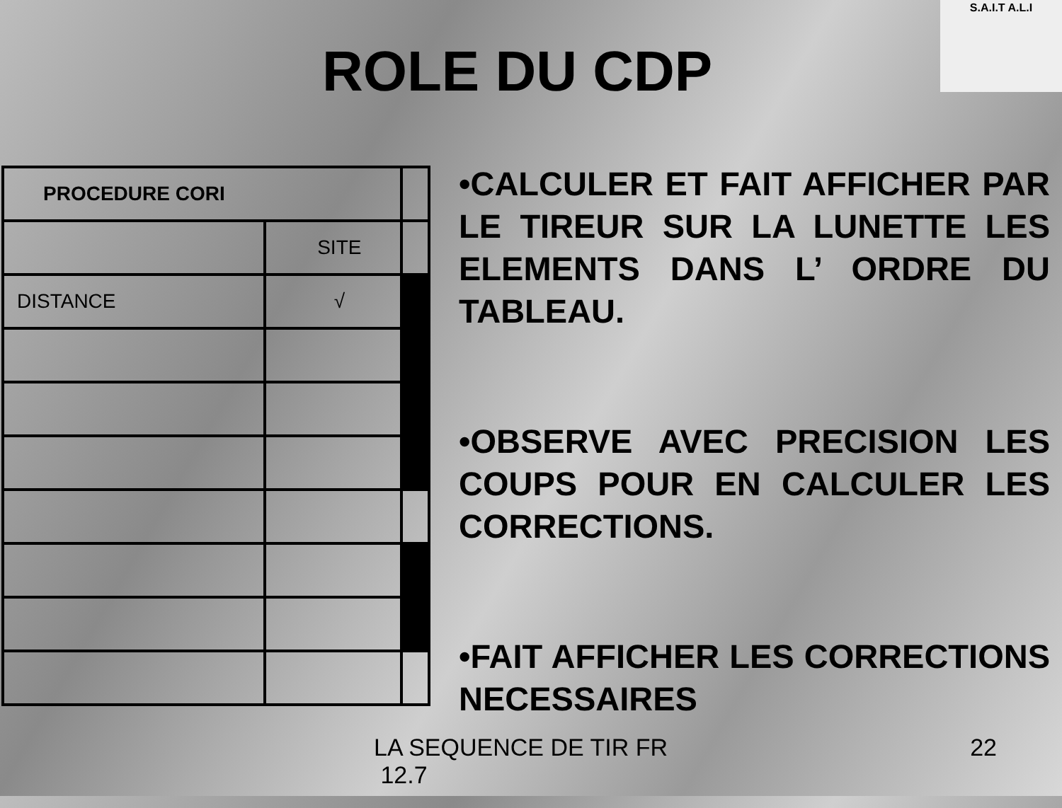ROLE DU CDP
S.A.I.T A.L.I
| PROCEDURE CORI | | |
| | SITE | |
| DISTANCE | √ | |
•CALCULER ET FAIT AFFICHER PAR LE TIREUR SUR LA LUNETTE LES ELEMENTS DANS L’ ORDRE DU TABLEAU.
•OBSERVE AVEC PRECISION LES COUPS POUR EN CALCULER LES CORRECTIONS.
•FAIT AFFICHER LES CORRECTIONS NECESSAIRES
LA SEQUENCE DE TIR FR
12.7
22